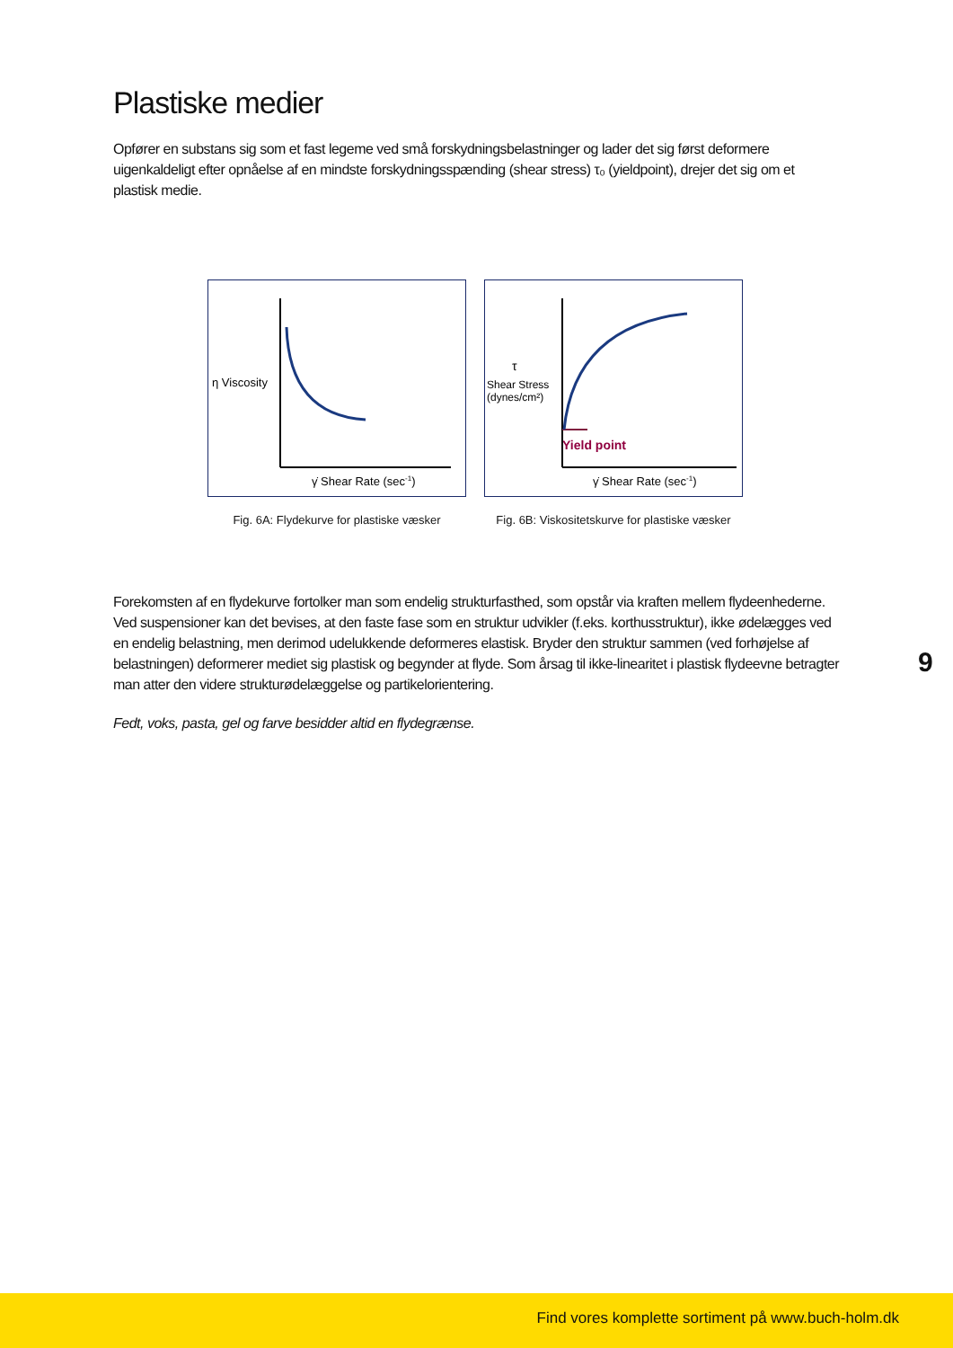Plastiske medier
Opfører en substans sig som et fast legeme ved små forskydningsbelastninger og lader det sig først deformere uigenkaldeligt efter opnåelse af en mindste forskydningsspænding (shear stress) τ₀ (yieldpoint), drejer det sig om et plastisk medie.
η Viscosity
γ̇ Shear Rate (sec-1)
Fig. 6A: Flydekurve for plastiske væsker
τ
Shear Stress
(dynes/cm²)
Yield point
γ̇ Shear Rate (sec-1)
Fig. 6B: Viskositetskurve for plastiske væsker
Forekomsten af en flydekurve fortolker man som endelig strukturfasthed, som opstår via kraften mellem flydeenhederne. Ved suspensioner kan det bevises, at den faste fase som en struktur udvikler (f.eks. korthusstruktur), ikke ødelægges ved en endelig belastning, men derimod udelukkende deformeres elastisk. Bryder den struktur sammen (ved forhøjelse af belastningen) deformerer mediet sig plastisk og begynder at flyde. Som årsag til ikke-linearitet i plastisk flydeevne betragter man atter den videre strukturødelæggelse og partikelorientering.
Fedt, voks, pasta, gel og farve besidder altid en flydegrænse.
9
Find vores komplette sortiment på www.buch-holm.dk